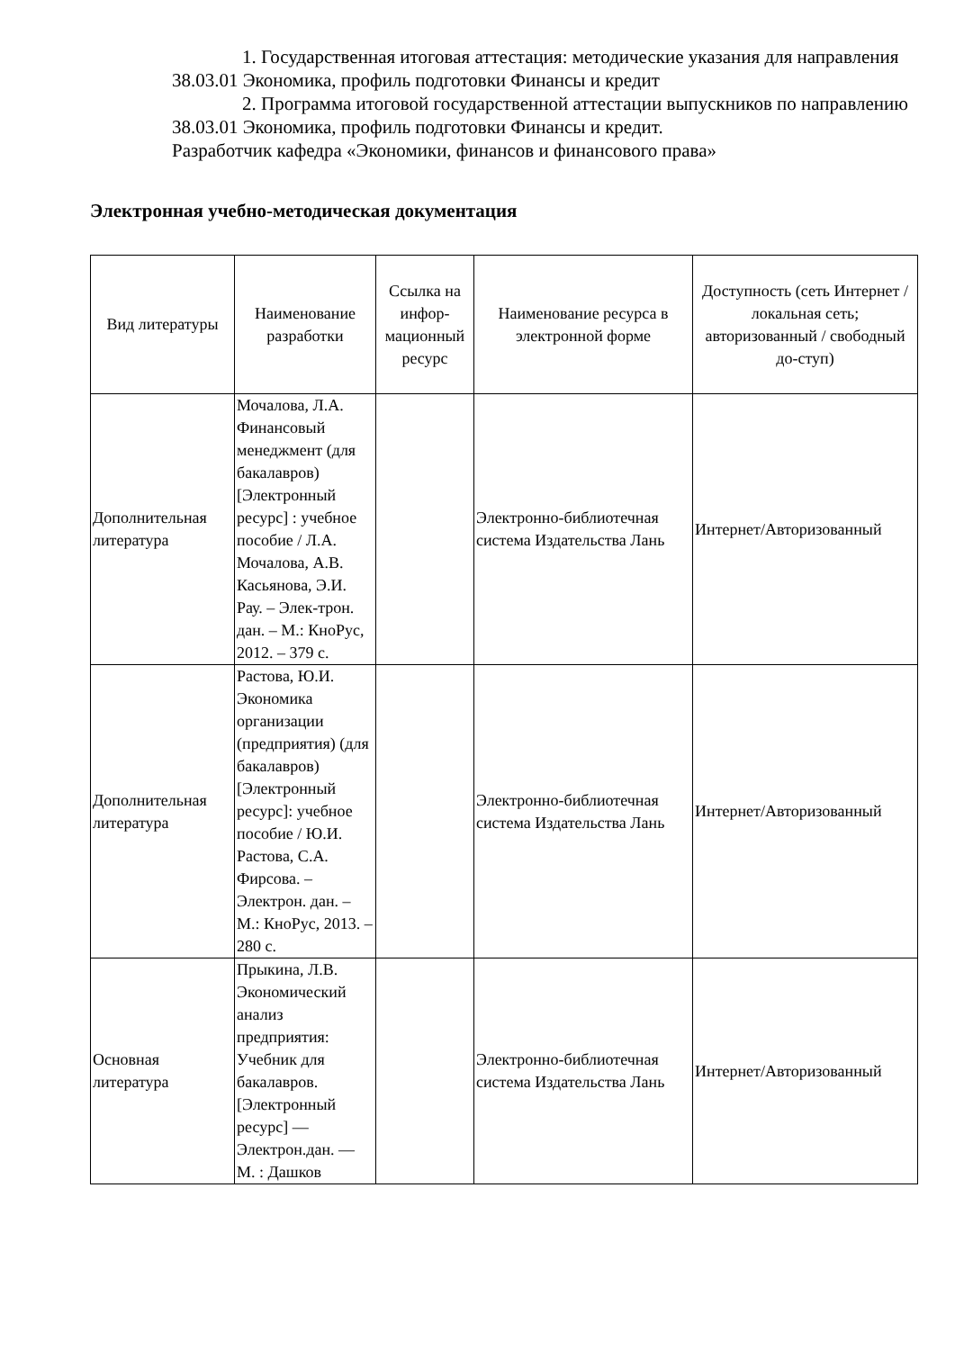1. Государственная итоговая аттестация: методические указания для направления 38.03.01 Экономика, профиль подготовки Финансы и кредит
2. Программа итоговой государственной аттестации выпускников по направлению 38.03.01 Экономика, профиль подготовки Финансы и кредит.
Разработчик кафедра «Экономики, финансов и финансового права»
Электронная учебно-методическая документация
| Вид литературы | Наименование разработки | Ссылка на инфор-мационный ресурс | Наименование ресурса в электронной форме | Доступность (сеть Интернет / локальная сеть; авторизованный / свободный до-ступ) |
| --- | --- | --- | --- | --- |
| Дополнительная литература | Мочалова, Л.А. Финансовый менеджмент (для бакалавров) [Электронный ресурс] : учебное пособие / Л.А. Мочалова, А.В. Касьянова, Э.И. Рау. – Элек-трон. дан. – М.: КноРус, 2012. – 379 с. | | Электронно-библиотечная система Издательства Лань | Интернет/Авторизованный |
| Дополнительная литература | Растова, Ю.И. Экономика организации (предприятия) (для бакалавров) [Электронный ресурс]: учебное пособие / Ю.И. Растова, С.А. Фирсова. – Электрон. дан. – М.: КноРус, 2013. – 280 с. | | Электронно-библиотечная система Издательства Лань | Интернет/Авторизованный |
| Основная литература | Прыкина, Л.В. Экономический анализ предприятия: Учебник для бакалавров. [Электронный ресурс] — Электрон.дан. — М. : Дашков | | Электронно-библиотечная система Издательства Лань | Интернет/Авторизованный |